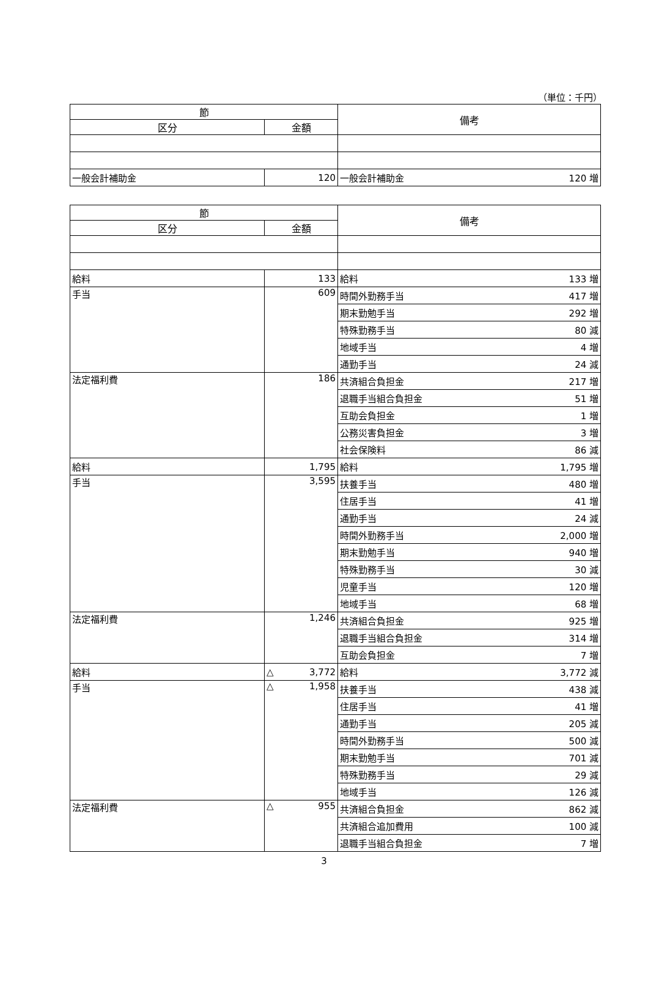（単位：千円）
| 節 | | 備考 |
| --- | --- | --- |
| 区分 | 金額 | |
| 一般会計補助金 | 120 | 一般会計補助金 120 増 |
| 節 | | 備考 |
| --- | --- | --- |
| 区分 | 金額 | |
| 給料 | 133 | 給料 133 増 |
| 手当 | 609 | 時間外勤務手当 417 増 |
| | | 期末勤勉手当 292 増 |
| | | 特殊勤務手当 80 減 |
| | | 地域手当 4 増 |
| | | 通勤手当 24 減 |
| 法定福利費 | 186 | 共済組合負担金 217 増 |
| | | 退職手当組合負担金 51 増 |
| | | 互助会負担金 1 増 |
| | | 公務災害負担金 3 増 |
| | | 社会保険料 86 減 |
| 給料 | 1,795 | 給料 1,795 増 |
| 手当 | 3,595 | 扶養手当 480 増 |
| | | 住居手当 41 増 |
| | | 通勤手当 24 減 |
| | | 時間外勤務手当 2,000 増 |
| | | 期末勤勉手当 940 増 |
| | | 特殊勤務手当 30 減 |
| | | 児童手当 120 増 |
| | | 地域手当 68 増 |
| 法定福利費 | 1,246 | 共済組合負担金 925 増 |
| | | 退職手当組合負担金 314 増 |
| | | 互助会負担金 7 増 |
| 給料 | △ 3,772 | 給料 3,772 減 |
| 手当 | △ 1,958 | 扶養手当 438 減 |
| | | 住居手当 41 増 |
| | | 通勤手当 205 減 |
| | | 時間外勤務手当 500 減 |
| | | 期末勤勉手当 701 減 |
| | | 特殊勤務手当 29 減 |
| | | 地域手当 126 減 |
| 法定福利費 | △ 955 | 共済組合負担金 862 減 |
| | | 共済組合追加費用 100 減 |
| | | 退職手当組合負担金 7 増 |
3